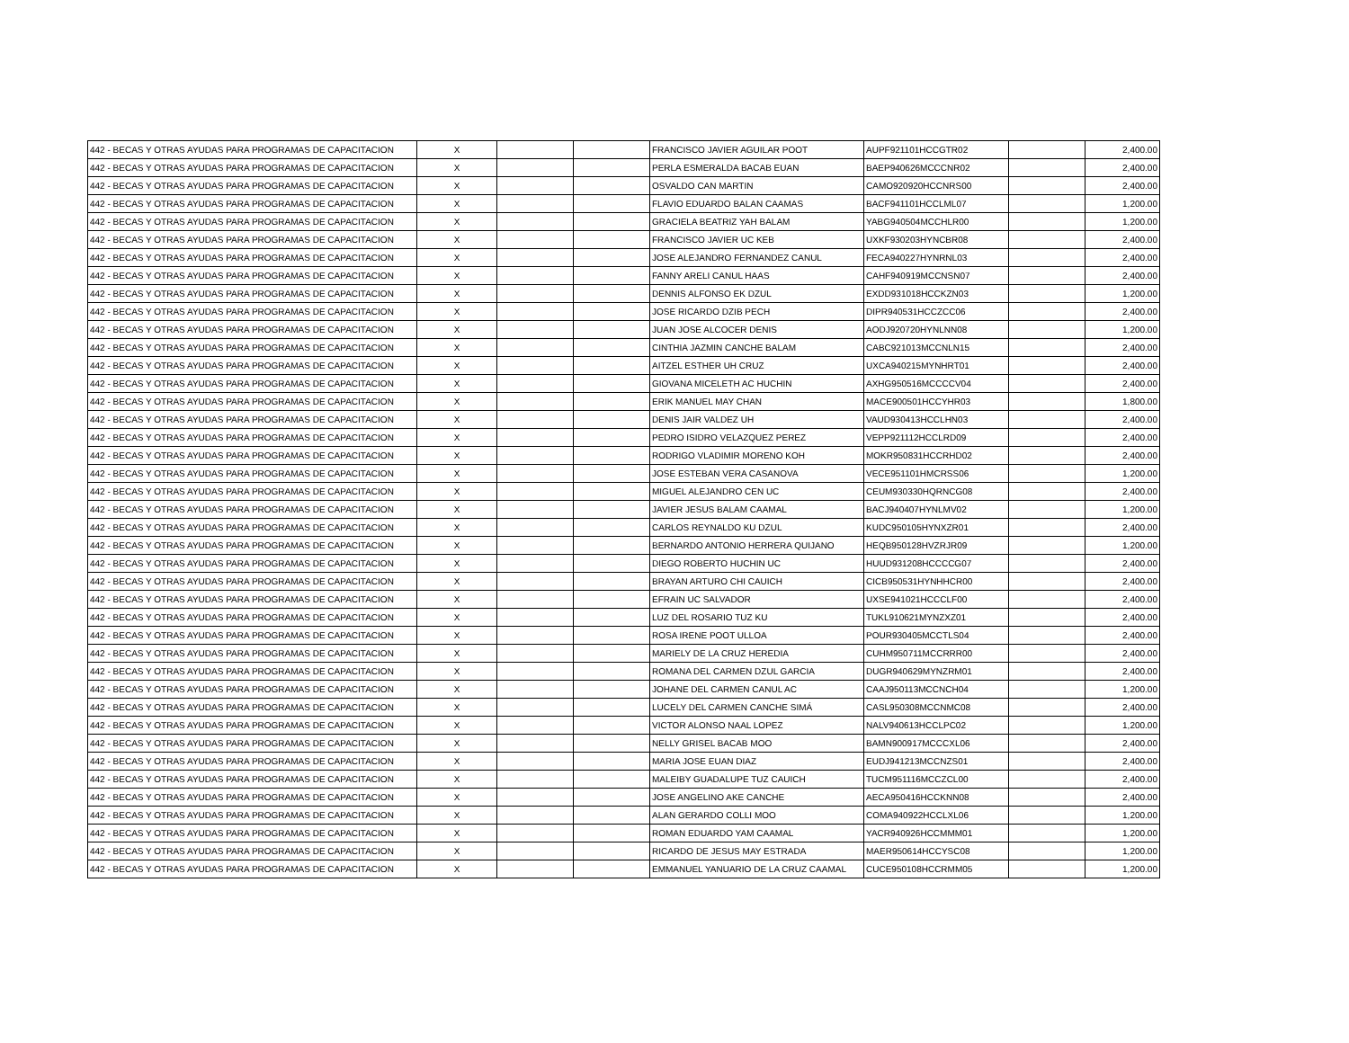| 442 - BECAS Y OTRAS AYUDAS PARA PROGRAMAS DE CAPACITACION | X | | | FRANCISCO JAVIER AGUILAR POOT | AUPF921101HCCGTR02 | | 2,400.00 |
| 442 - BECAS Y OTRAS AYUDAS PARA PROGRAMAS DE CAPACITACION | X | | | PERLA ESMERALDA BACAB EUAN | BAEP940626MCCCNR02 | | 2,400.00 |
| 442 - BECAS Y OTRAS AYUDAS PARA PROGRAMAS DE CAPACITACION | X | | | OSVALDO CAN MARTIN | CAMO920920HCCNRS00 | | 2,400.00 |
| 442 - BECAS Y OTRAS AYUDAS PARA PROGRAMAS DE CAPACITACION | X | | | FLAVIO EDUARDO BALAN CAAMAS | BACF941101HCCLML07 | | 1,200.00 |
| 442 - BECAS Y OTRAS AYUDAS PARA PROGRAMAS DE CAPACITACION | X | | | GRACIELA BEATRIZ YAH BALAM | YABG940504MCCHLR00 | | 1,200.00 |
| 442 - BECAS Y OTRAS AYUDAS PARA PROGRAMAS DE CAPACITACION | X | | | FRANCISCO JAVIER UC KEB | UXKF930203HYNCBR08 | | 2,400.00 |
| 442 - BECAS Y OTRAS AYUDAS PARA PROGRAMAS DE CAPACITACION | X | | | JOSE ALEJANDRO FERNANDEZ CANUL | FECA940227HYNRNL03 | | 2,400.00 |
| 442 - BECAS Y OTRAS AYUDAS PARA PROGRAMAS DE CAPACITACION | X | | | FANNY ARELI CANUL HAAS | CAHF940919MCCNSN07 | | 2,400.00 |
| 442 - BECAS Y OTRAS AYUDAS PARA PROGRAMAS DE CAPACITACION | X | | | DENNIS ALFONSO EK DZUL | EXDD931018HCCKZN03 | | 1,200.00 |
| 442 - BECAS Y OTRAS AYUDAS PARA PROGRAMAS DE CAPACITACION | X | | | JOSE RICARDO DZIB PECH | DIPR940531HCCZCC06 | | 2,400.00 |
| 442 - BECAS Y OTRAS AYUDAS PARA PROGRAMAS DE CAPACITACION | X | | | JUAN JOSE ALCOCER DENIS | AODJ920720HYNLNN08 | | 1,200.00 |
| 442 - BECAS Y OTRAS AYUDAS PARA PROGRAMAS DE CAPACITACION | X | | | CINTHIA JAZMIN CANCHE BALAM | CABC921013MCCNLN15 | | 2,400.00 |
| 442 - BECAS Y OTRAS AYUDAS PARA PROGRAMAS DE CAPACITACION | X | | | AITZEL ESTHER UH CRUZ | UXCA940215MYNHRT01 | | 2,400.00 |
| 442 - BECAS Y OTRAS AYUDAS PARA PROGRAMAS DE CAPACITACION | X | | | GIOVANA MICELETH AC HUCHIN | AXHG950516MCCCCV04 | | 2,400.00 |
| 442 - BECAS Y OTRAS AYUDAS PARA PROGRAMAS DE CAPACITACION | X | | | ERIK MANUEL MAY CHAN | MACE900501HCCYHR03 | | 1,800.00 |
| 442 - BECAS Y OTRAS AYUDAS PARA PROGRAMAS DE CAPACITACION | X | | | DENIS JAIR VALDEZ UH | VAUD930413HCCLHN03 | | 2,400.00 |
| 442 - BECAS Y OTRAS AYUDAS PARA PROGRAMAS DE CAPACITACION | X | | | PEDRO ISIDRO VELAZQUEZ PEREZ | VEPP921112HCCLRD09 | | 2,400.00 |
| 442 - BECAS Y OTRAS AYUDAS PARA PROGRAMAS DE CAPACITACION | X | | | RODRIGO VLADIMIR MORENO KOH | MOKR950831HCCRHD02 | | 2,400.00 |
| 442 - BECAS Y OTRAS AYUDAS PARA PROGRAMAS DE CAPACITACION | X | | | JOSE ESTEBAN VERA CASANOVA | VECE951101HMCRSS06 | | 1,200.00 |
| 442 - BECAS Y OTRAS AYUDAS PARA PROGRAMAS DE CAPACITACION | X | | | MIGUEL ALEJANDRO CEN UC | CEUM930330HQRNCG08 | | 2,400.00 |
| 442 - BECAS Y OTRAS AYUDAS PARA PROGRAMAS DE CAPACITACION | X | | | JAVIER JESUS BALAM CAAMAL | BACJ940407HYNLMV02 | | 1,200.00 |
| 442 - BECAS Y OTRAS AYUDAS PARA PROGRAMAS DE CAPACITACION | X | | | CARLOS REYNALDO KU DZUL | KUDC950105HYNXZR01 | | 2,400.00 |
| 442 - BECAS Y OTRAS AYUDAS PARA PROGRAMAS DE CAPACITACION | X | | | BERNARDO ANTONIO HERRERA QUIJANO | HEQB950128HVZRJR09 | | 1,200.00 |
| 442 - BECAS Y OTRAS AYUDAS PARA PROGRAMAS DE CAPACITACION | X | | | DIEGO ROBERTO HUCHIN UC | HUUD931208HCCCCG07 | | 2,400.00 |
| 442 - BECAS Y OTRAS AYUDAS PARA PROGRAMAS DE CAPACITACION | X | | | BRAYAN ARTURO CHI CAUICH | CICB950531HYNHHCR00 | | 2,400.00 |
| 442 - BECAS Y OTRAS AYUDAS PARA PROGRAMAS DE CAPACITACION | X | | | EFRAIN UC SALVADOR | UXSE941021HCCCLF00 | | 2,400.00 |
| 442 - BECAS Y OTRAS AYUDAS PARA PROGRAMAS DE CAPACITACION | X | | | LUZ DEL ROSARIO TUZ KU | TUKL910621MYNZXZ01 | | 2,400.00 |
| 442 - BECAS Y OTRAS AYUDAS PARA PROGRAMAS DE CAPACITACION | X | | | ROSA IRENE POOT ULLOA | POUR930405MCCTLS04 | | 2,400.00 |
| 442 - BECAS Y OTRAS AYUDAS PARA PROGRAMAS DE CAPACITACION | X | | | MARIELY DE LA CRUZ HEREDIA | CUHM950711MCCRRR00 | | 2,400.00 |
| 442 - BECAS Y OTRAS AYUDAS PARA PROGRAMAS DE CAPACITACION | X | | | ROMANA DEL CARMEN DZUL GARCIA | DUGR940629MYNZRM01 | | 2,400.00 |
| 442 - BECAS Y OTRAS AYUDAS PARA PROGRAMAS DE CAPACITACION | X | | | JOHANE DEL CARMEN CANUL AC | CAAJ950113MCCNCH04 | | 1,200.00 |
| 442 - BECAS Y OTRAS AYUDAS PARA PROGRAMAS DE CAPACITACION | X | | | LUCELY DEL CARMEN CANCHE SIMÁ | CASL950308MCCNMC08 | | 2,400.00 |
| 442 - BECAS Y OTRAS AYUDAS PARA PROGRAMAS DE CAPACITACION | X | | | VICTOR ALONSO NAAL LOPEZ | NALV940613HCCLPC02 | | 1,200.00 |
| 442 - BECAS Y OTRAS AYUDAS PARA PROGRAMAS DE CAPACITACION | X | | | NELLY GRISEL BACAB MOO | BAMN900917MCCCXL06 | | 2,400.00 |
| 442 - BECAS Y OTRAS AYUDAS PARA PROGRAMAS DE CAPACITACION | X | | | MARIA JOSE EUAN DIAZ | EUDJ941213MCCNZS01 | | 2,400.00 |
| 442 - BECAS Y OTRAS AYUDAS PARA PROGRAMAS DE CAPACITACION | X | | | MALEIBY GUADALUPE TUZ CAUICH | TUCM951116MCCZCL00 | | 2,400.00 |
| 442 - BECAS Y OTRAS AYUDAS PARA PROGRAMAS DE CAPACITACION | X | | | JOSE ANGELINO AKE CANCHE | AECA950416HCCKNN08 | | 2,400.00 |
| 442 - BECAS Y OTRAS AYUDAS PARA PROGRAMAS DE CAPACITACION | X | | | ALAN GERARDO COLLI MOO | COMA940922HCCLXL06 | | 1,200.00 |
| 442 - BECAS Y OTRAS AYUDAS PARA PROGRAMAS DE CAPACITACION | X | | | ROMAN EDUARDO YAM CAAMAL | YACR940926HCCMMM01 | | 1,200.00 |
| 442 - BECAS Y OTRAS AYUDAS PARA PROGRAMAS DE CAPACITACION | X | | | RICARDO DE JESUS MAY ESTRADA | MAER950614HCCYSC08 | | 1,200.00 |
| 442 - BECAS Y OTRAS AYUDAS PARA PROGRAMAS DE CAPACITACION | X | | | EMMANUEL YANUARIO DE LA CRUZ CAAMAL | CUCE950108HCCRMM05 | | 1,200.00 |